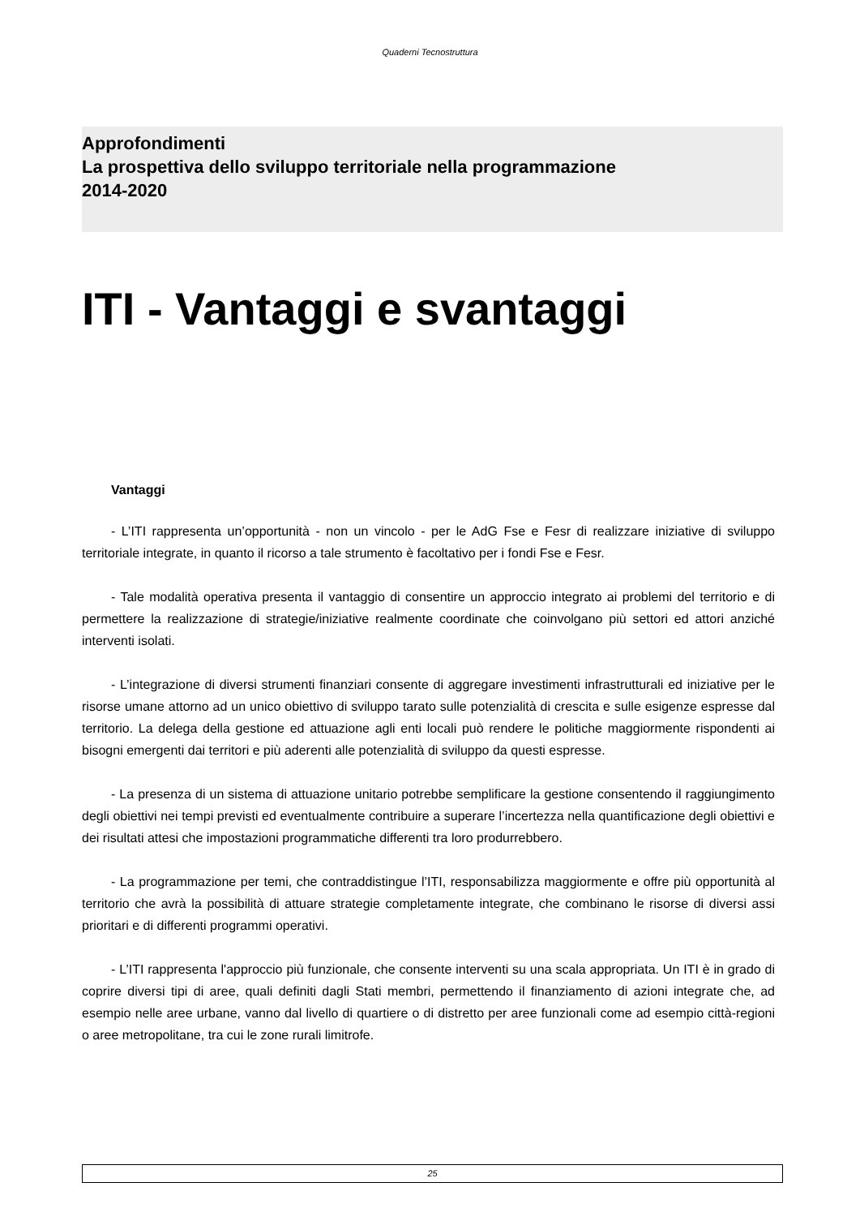Quaderni Tecnostruttura
Approfondimenti
La prospettiva dello sviluppo territoriale nella programmazione
2014-2020
ITI - Vantaggi e svantaggi
Vantaggi
- L’ITI rappresenta un’opportunità - non un vincolo - per le AdG Fse e Fesr di realizzare iniziative di sviluppo territoriale integrate, in quanto il ricorso a tale strumento è facoltativo per i fondi Fse e Fesr.
- Tale modalità operativa presenta il vantaggio di consentire un approccio integrato ai problemi del territorio e di permettere la realizzazione di strategie/iniziative realmente coordinate che coinvolgano più settori ed attori anziché interventi isolati.
- L’integrazione di diversi strumenti finanziari consente di aggregare investimenti infrastrutturali ed iniziative per le risorse umane attorno ad un unico obiettivo di sviluppo tarato sulle potenzialità di crescita e sulle esigenze espresse dal territorio. La delega della gestione ed attuazione agli enti locali può rendere le politiche maggiormente rispondenti ai bisogni emergenti dai territori e più aderenti alle potenzialità di sviluppo da questi espresse.
- La presenza di un sistema di attuazione unitario potrebbe semplificare la gestione consentendo il raggiungimento degli obiettivi nei tempi previsti ed eventualmente contribuire a superare l’incertezza nella quantificazione degli obiettivi e dei risultati attesi che impostazioni programmatiche differenti tra loro produrrebbero.
- La programmazione per temi, che contraddistingue l’ITI, responsabilizza maggiormente e offre più opportunità al territorio che avrà la possibilità di attuare strategie completamente integrate, che combinano le risorse di diversi assi prioritari e di differenti programmi operativi.
- L’ITI rappresenta l'approccio più funzionale, che consente interventi su una scala appropriata. Un ITI è in grado di coprire diversi tipi di aree, quali definiti dagli Stati membri, permettendo il finanziamento di azioni integrate che, ad esempio nelle aree urbane, vanno dal livello di quartiere o di distretto per aree funzionali come ad esempio città-regioni o aree metropolitane, tra cui le zone rurali limitrofe.
25